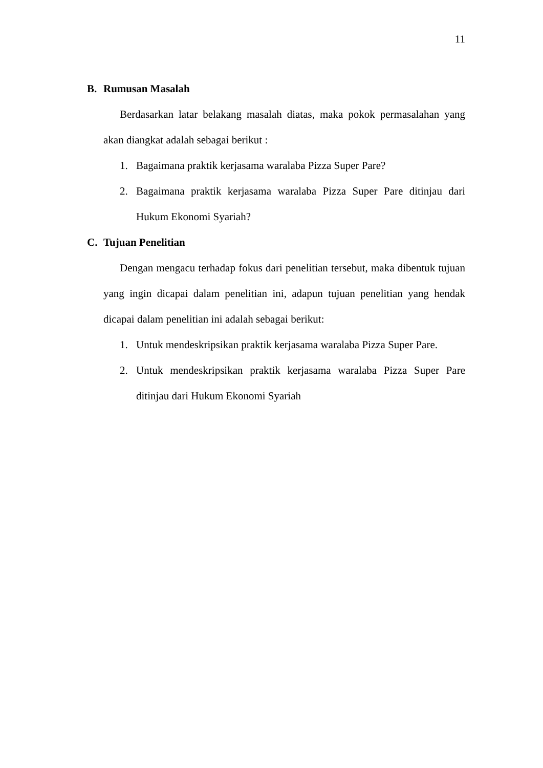11
B. Rumusan Masalah
Berdasarkan latar belakang masalah diatas, maka pokok permasalahan yang akan diangkat adalah sebagai berikut :
1. Bagaimana praktik kerjasama waralaba Pizza Super Pare?
2. Bagaimana praktik kerjasama waralaba Pizza Super Pare ditinjau dari Hukum Ekonomi Syariah?
C. Tujuan Penelitian
Dengan mengacu terhadap fokus dari penelitian tersebut, maka dibentuk tujuan yang ingin dicapai dalam penelitian ini, adapun tujuan penelitian yang hendak dicapai dalam penelitian ini adalah sebagai berikut:
1. Untuk mendeskripsikan praktik kerjasama waralaba Pizza Super Pare.
2. Untuk mendeskripsikan praktik kerjasama waralaba Pizza Super Pare ditinjau dari Hukum Ekonomi Syariah